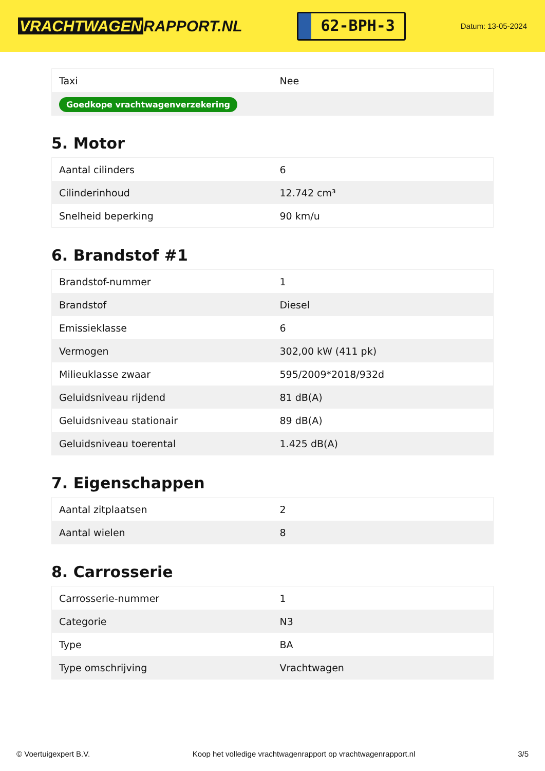VRACHTWAGEN RAPPORT.NL
62-BPH-3
Datum: 13-05-2024
| Taxi | Nee |
| Goedkope vrachtwagenverzekering | |
5. Motor
| Aantal cilinders | 6 |
| Cilinderinhoud | 12.742 cm³ |
| Snelheid beperking | 90 km/u |
6. Brandstof #1
| Brandstof-nummer | 1 |
| Brandstof | Diesel |
| Emissieklasse | 6 |
| Vermogen | 302,00 kW (411 pk) |
| Milieuklasse zwaar | 595/2009*2018/932d |
| Geluidsniveau rijdend | 81 dB(A) |
| Geluidsniveau stationair | 89 dB(A) |
| Geluidsniveau toerental | 1.425 dB(A) |
7. Eigenschappen
| Aantal zitplaatsen | 2 |
| Aantal wielen | 8 |
8. Carrosserie
| Carrosserie-nummer | 1 |
| Categorie | N3 |
| Type | BA |
| Type omschrijving | Vrachtwagen |
© Voertuigexpert B.V. Koop het volledige vrachtwagenrapport op vrachtwagenrapport.nl 3/5